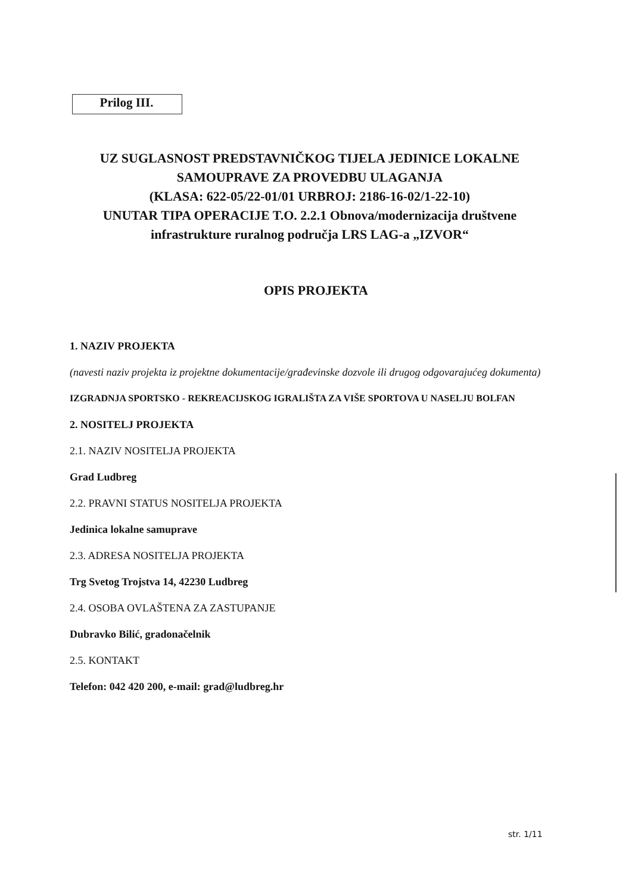Prilog III.
UZ SUGLASNOST PREDSTAVNIČKOG TIJELA JEDINICE LOKALNE SAMOUPRAVE ZA PROVEDBU ULAGANJA
(KLASA: 622-05/22-01/01 URBROJ: 2186-16-02/1-22-10)
UNUTAR TIPA OPERACIJE T.O. 2.2.1 Obnova/modernizacija društvene infrastrukture ruralnog područja LRS LAG-a „IZVOR“
OPIS PROJEKTA
1. NAZIV PROJEKTA
(navesti naziv projekta iz projektne dokumentacije/građevinske dozvole ili drugog odgovarajućeg dokumenta)
IZGRADNJA SPORTSKO - REKREACIJSKOG IGRALIŠTA ZA VIŠE SPORTOVA U NASELJU BOLFAN
2. NOSITELJ PROJEKTA
2.1. NAZIV NOSITELJA PROJEKTA
Grad Ludbreg
2.2. PRAVNI STATUS NOSITELJA PROJEKTA
Jedinica lokalne samuprave
2.3. ADRESA NOSITELJA PROJEKTA
Trg Svetog Trojstva 14, 42230 Ludbreg
2.4. OSOBA OVLAŠTENA ZA ZASTUPANJE
Dubravko Bilić, gradonačelnik
2.5. KONTAKT
Telefon: 042 420 200, e-mail: grad@ludbreg.hr
str. 1/11